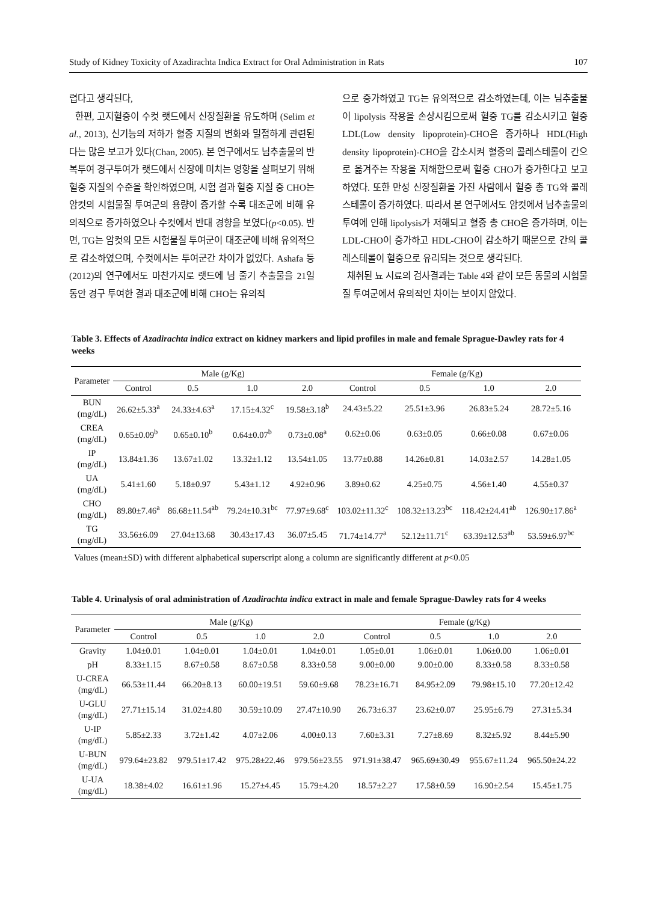Study of Kidney Toxicity of Azadirachta Indica Extract for Oral Administration in Rats 107
렵다고 생각된다,
한편, 고지혈증이 수컷 랫드에서 신장질환을 유도하며 (Selim et al., 2013), 신기능의 저하가 혈중 지질의 변화와 밀접하게 관련된다는 많은 보고가 있다(Chan, 2005). 본 연구에서도 님추출물의 반복투여 경구투여가 랫드에서 신장에 미치는 영향을 살펴보기 위해 혈중 지질의 수준을 확인하였으며, 시험 결과 혈중 지질 중 CHO는 암컷의 시험물질 투여군의 용량이 증가할 수록 대조군에 비해 유의적으로 증가하였으나 수컷에서 반대 경향을 보였다(p<0.05). 반면, TG는 암컷의 모든 시험물질 투여군이 대조군에 비해 유의적으로 감소하였으며, 수컷에서는 투여군간 차이가 없었다. Ashafa 등(2012)의 연구에서도 마찬가지로 랫드에 님 줄기 추출물을 21일 동안 경구 투여한 결과 대조군에 비해 CHO는 유의적
으로 증가하였고 TG는 유의적으로 감소하였는데, 이는 님추출물이 lipolysis 작용을 손상시킴으로써 혈중 TG를 감소시키고 혈중 LDL(Low density lipoprotein)-CHO은 증가하나 HDL(High density lipoprotein)-CHO을 감소시켜 혈중의 콜레스테롤이 간으로 옮겨주는 작용을 저해함으로써 혈중 CHO가 증가한다고 보고하였다. 또한 만성 신장질환을 가진 사람에서 혈중 총 TG와 콜레스테롤이 증가하였다. 따라서 본 연구에서도 암컷에서 님추출물의 투여에 인해 lipolysis가 저해되고 혈중 총 CHO은 증가하며, 이는 LDL-CHO이 증가하고 HDL-CHO이 감소하기 때문으로 간의 콜레스테롤이 혈중으로 유리되는 것으로 생각된다.
채취된 뇨 시료의 검사결과는 Table 4와 같이 모든 동물의 시험물질 투여군에서 유의적인 차이는 보이지 않았다.
Table 3. Effects of Azadirachta indica extract on kidney markers and lipid profiles in male and female Sprague-Dawley rats for 4 weeks
| Parameter | Male (g/Kg) | | | | Female (g/Kg) | | | |
| --- | --- | --- | --- | --- | --- | --- | --- | --- |
| | Control | 0.5 | 1.0 | 2.0 | Control | 0.5 | 1.0 | 2.0 |
| BUN (mg/dL) | 26.62±5.33<sup>a</sup> | 24.33±4.63<sup>a</sup> | 17.15±4.32<sup>c</sup> | 19.58±3.18<sup>b</sup> | 24.43±5.22 | 25.51±3.96 | 26.83±5.24 | 28.72±5.16 |
| CREA (mg/dL) | 0.65±0.09<sup>b</sup> | 0.65±0.10<sup>b</sup> | 0.64±0.07<sup>b</sup> | 0.73±0.08<sup>a</sup> | 0.62±0.06 | 0.63±0.05 | 0.66±0.08 | 0.67±0.06 |
| IP (mg/dL) | 13.84±1.36 | 13.67±1.02 | 13.32±1.12 | 13.54±1.05 | 13.77±0.88 | 14.26±0.81 | 14.03±2.57 | 14.28±1.05 |
| UA (mg/dL) | 5.41±1.60 | 5.18±0.97 | 5.43±1.12 | 4.92±0.96 | 3.89±0.62 | 4.25±0.75 | 4.56±1.40 | 4.55±0.37 |
| CHO (mg/dL) | 89.80±7.46<sup>a</sup> | 86.68±11.54<sup>ab</sup> | 79.24±10.31<sup>bc</sup> | 77.97±9.68<sup>c</sup> | 103.02±11.32<sup>c</sup> | 108.32±13.23<sup>bc</sup> | 118.42±24.41<sup>ab</sup> | 126.90±17.86<sup>a</sup> |
| TG (mg/dL) | 33.56±6.09 | 27.04±13.68 | 30.43±17.43 | 36.07±5.45 | 71.74±14.77<sup>a</sup> | 52.12±11.71<sup>c</sup> | 63.39±12.53<sup>ab</sup> | 53.59±6.97<sup>bc</sup> |
Values (mean±SD) with different alphabetical superscript along a column are significantly different at p<0.05
Table 4. Urinalysis of oral administration of Azadirachta indica extract in male and female Sprague-Dawley rats for 4 weeks
| Parameter | Male (g/Kg) | | | | Female (g/Kg) | | | |
| --- | --- | --- | --- | --- | --- | --- | --- | --- |
| | Control | 0.5 | 1.0 | 2.0 | Control | 0.5 | 1.0 | 2.0 |
| Gravity | 1.04±0.01 | 1.04±0.01 | 1.04±0.01 | 1.04±0.01 | 1.05±0.01 | 1.06±0.01 | 1.06±0.00 | 1.06±0.01 |
| pH | 8.33±1.15 | 8.67±0.58 | 8.67±0.58 | 8.33±0.58 | 9.00±0.00 | 9.00±0.00 | 8.33±0.58 | 8.33±0.58 |
| U-CREA (mg/dL) | 66.53±11.44 | 66.20±8.13 | 60.00±19.51 | 59.60±9.68 | 78.23±16.71 | 84.95±2.09 | 79.98±15.10 | 77.20±12.42 |
| U-GLU (mg/dL) | 27.71±15.14 | 31.02±4.80 | 30.59±10.09 | 27.47±10.90 | 26.73±6.37 | 23.62±0.07 | 25.95±6.79 | 27.31±5.34 |
| U-IP (mg/dL) | 5.85±2.33 | 3.72±1.42 | 4.07±2.06 | 4.00±0.13 | 7.60±3.31 | 7.27±8.69 | 8.32±5.92 | 8.44±5.90 |
| U-BUN (mg/dL) | 979.64±23.82 | 979.51±17.42 | 975.28±22.46 | 979.56±23.55 | 971.91±38.47 | 965.69±30.49 | 955.67±11.24 | 965.50±24.22 |
| U-UA (mg/dL) | 18.38±4.02 | 16.61±1.96 | 15.27±4.45 | 15.79±4.20 | 18.57±2.27 | 17.58±0.59 | 16.90±2.54 | 15.45±1.75 |